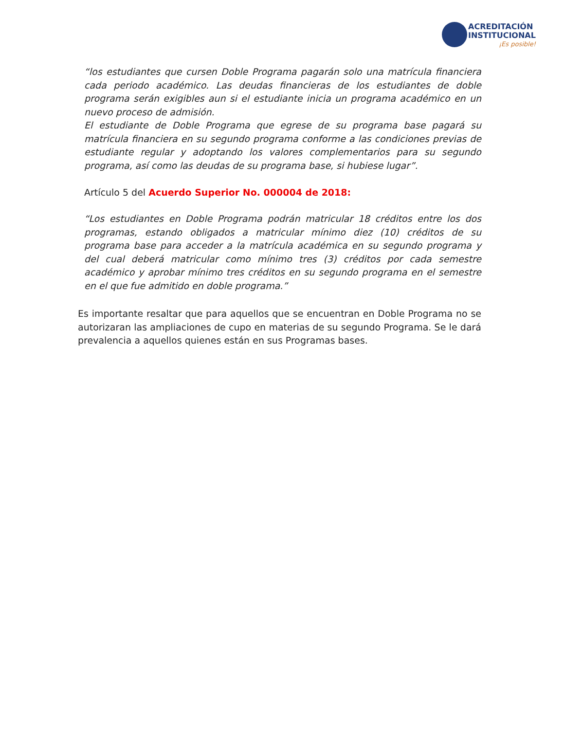ACREDITACIÓN
INSTITUCIONAL
¡Es posible!
“los estudiantes que cursen Doble Programa pagarán solo una matrícula financiera cada periodo académico. Las deudas financieras de los estudiantes de doble programa serán exigibles aun si el estudiante inicia un programa académico en un nuevo proceso de admisión.
El estudiante de Doble Programa que egrese de su programa base pagará su matrícula financiera en su segundo programa conforme a las condiciones previas de estudiante regular y adoptando los valores complementarios para su segundo programa, así como las deudas de su programa base, si hubiese lugar”.
Artículo 5 del Acuerdo Superior No. 000004 de 2018:
“Los estudiantes en Doble Programa podrán matricular 18 créditos entre los dos programas, estando obligados a matricular mínimo diez (10) créditos de su programa base para acceder a la matrícula académica en su segundo programa y del cual deberá matricular como mínimo tres (3) créditos por cada semestre académico y aprobar mínimo tres créditos en su segundo programa en el semestre en el que fue admitido en doble programa.”
Es importante resaltar que para aquellos que se encuentran en Doble Programa no se autorizaran las ampliaciones de cupo en materias de su segundo Programa. Se le dará prevalencia a aquellos quienes están en sus Programas bases.